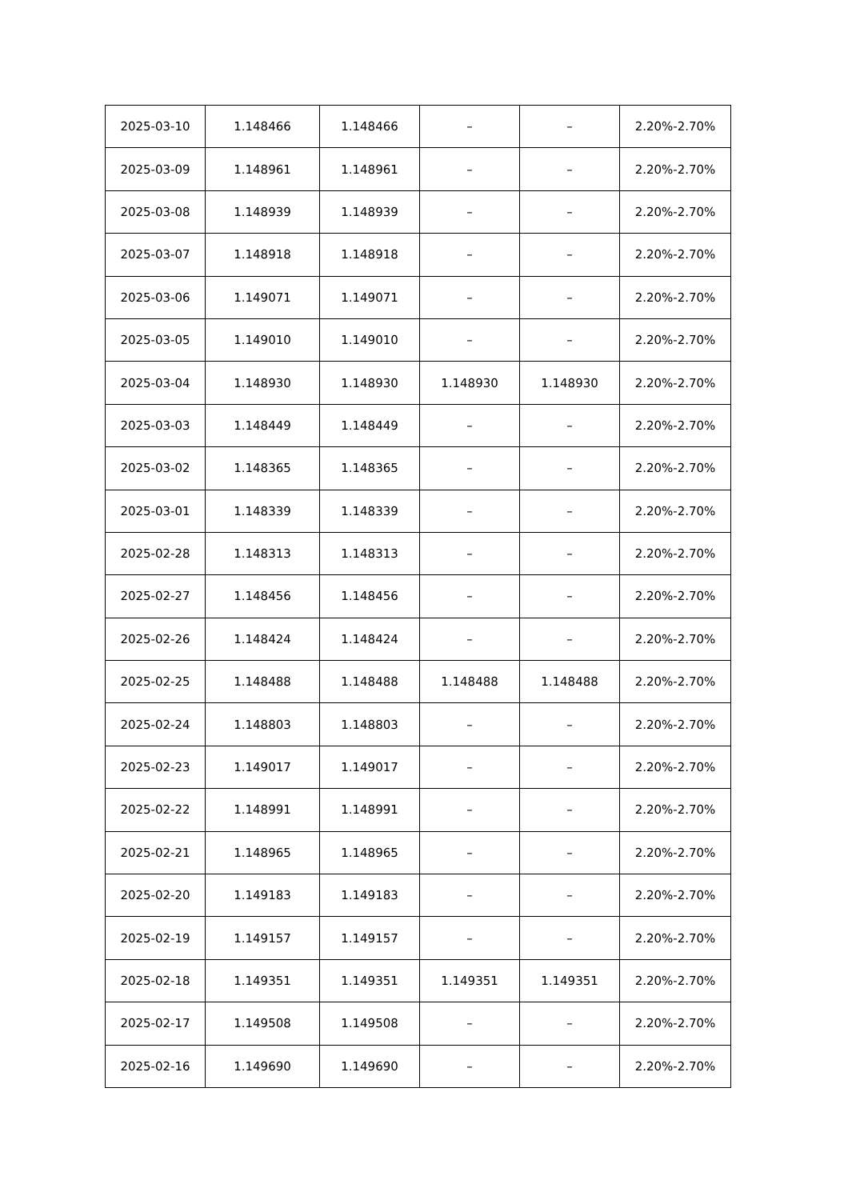| 2025-03-10 | 1.148466 | 1.148466 | – | – | 2.20%-2.70% |
| 2025-03-09 | 1.148961 | 1.148961 | – | – | 2.20%-2.70% |
| 2025-03-08 | 1.148939 | 1.148939 | – | – | 2.20%-2.70% |
| 2025-03-07 | 1.148918 | 1.148918 | – | – | 2.20%-2.70% |
| 2025-03-06 | 1.149071 | 1.149071 | – | – | 2.20%-2.70% |
| 2025-03-05 | 1.149010 | 1.149010 | – | – | 2.20%-2.70% |
| 2025-03-04 | 1.148930 | 1.148930 | 1.148930 | 1.148930 | 2.20%-2.70% |
| 2025-03-03 | 1.148449 | 1.148449 | – | – | 2.20%-2.70% |
| 2025-03-02 | 1.148365 | 1.148365 | – | – | 2.20%-2.70% |
| 2025-03-01 | 1.148339 | 1.148339 | – | – | 2.20%-2.70% |
| 2025-02-28 | 1.148313 | 1.148313 | – | – | 2.20%-2.70% |
| 2025-02-27 | 1.148456 | 1.148456 | – | – | 2.20%-2.70% |
| 2025-02-26 | 1.148424 | 1.148424 | – | – | 2.20%-2.70% |
| 2025-02-25 | 1.148488 | 1.148488 | 1.148488 | 1.148488 | 2.20%-2.70% |
| 2025-02-24 | 1.148803 | 1.148803 | – | – | 2.20%-2.70% |
| 2025-02-23 | 1.149017 | 1.149017 | – | – | 2.20%-2.70% |
| 2025-02-22 | 1.148991 | 1.148991 | – | – | 2.20%-2.70% |
| 2025-02-21 | 1.148965 | 1.148965 | – | – | 2.20%-2.70% |
| 2025-02-20 | 1.149183 | 1.149183 | – | – | 2.20%-2.70% |
| 2025-02-19 | 1.149157 | 1.149157 | – | – | 2.20%-2.70% |
| 2025-02-18 | 1.149351 | 1.149351 | 1.149351 | 1.149351 | 2.20%-2.70% |
| 2025-02-17 | 1.149508 | 1.149508 | – | – | 2.20%-2.70% |
| 2025-02-16 | 1.149690 | 1.149690 | – | – | 2.20%-2.70% |